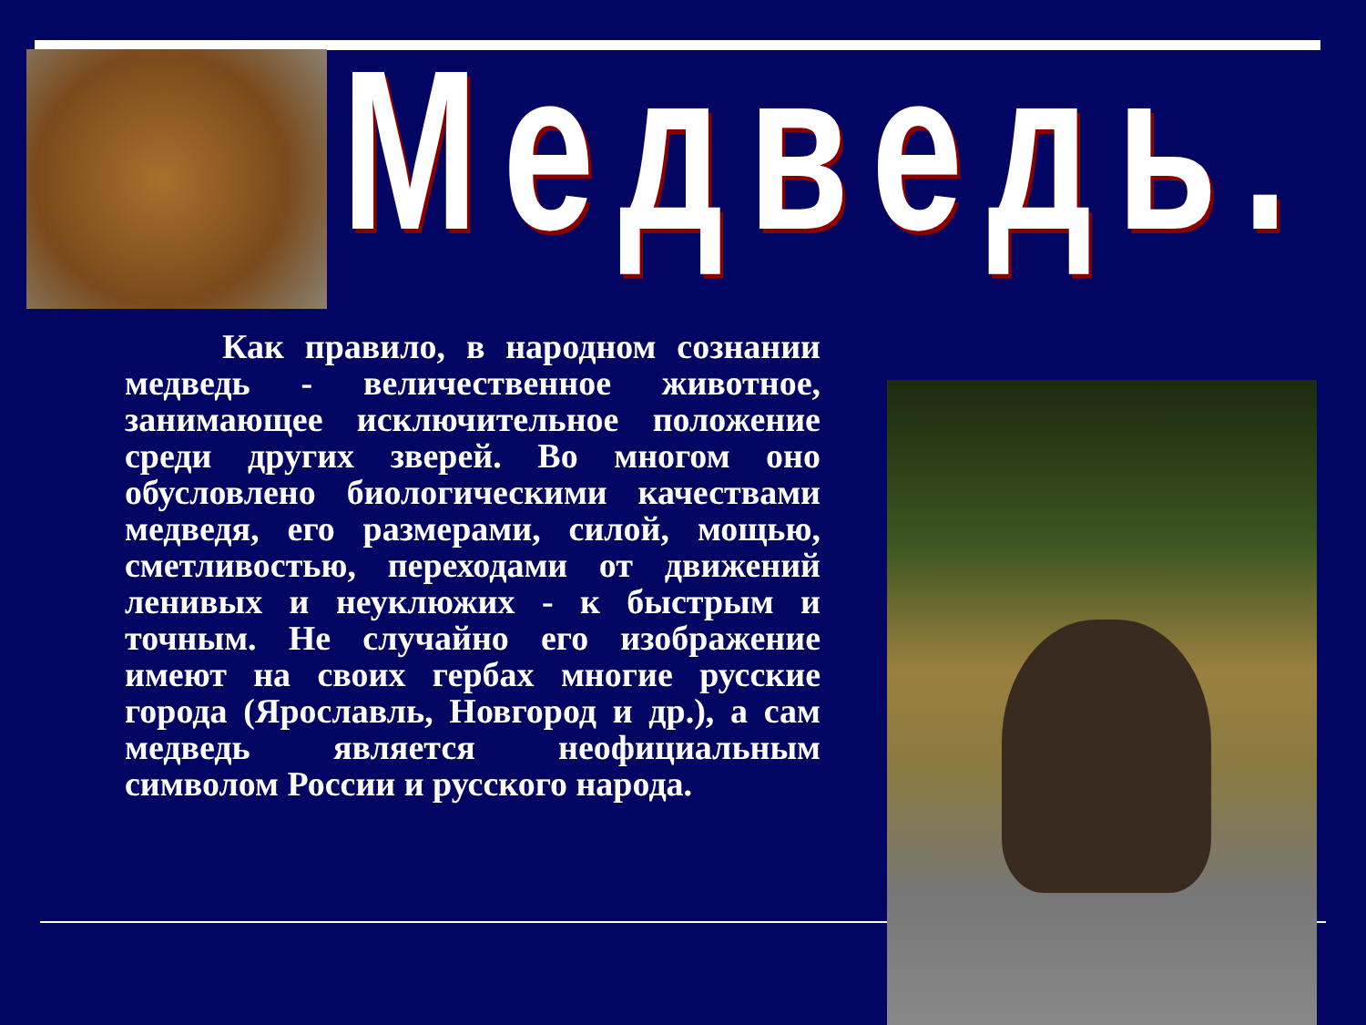Медведь.
Как правило, в народном сознании медведь - величественное животное, занимающее исключительное положение среди других зверей. Во многом оно обусловлено биологическими качествами медведя, его размерами, силой, мощью, сметливостью, переходами от движений ленивых и неуклюжих - к быстрым и точным. Не случайно его изображение имеют на своих гербах многие русские города (Ярославль, Новгород и др.), а сам медведь является неофициальным символом России и русского народа.